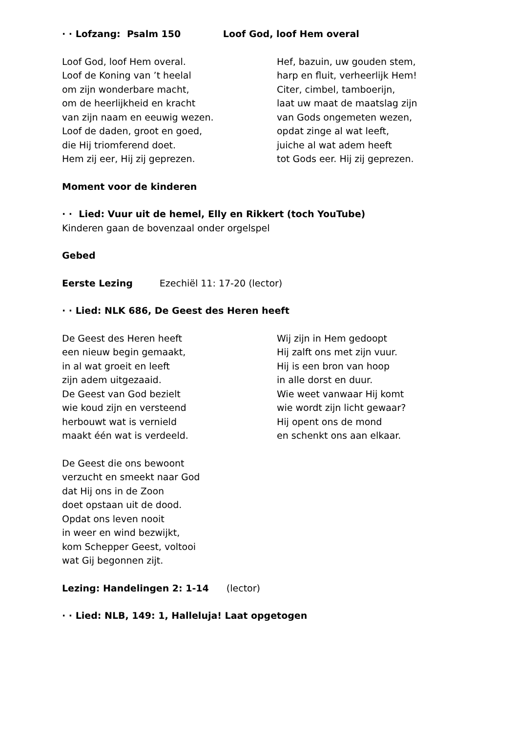· · Lofzang: Psalm 150 Loof God, loof Hem overal
Loof God, loof Hem overal.
Loof de Koning van ’t heelal
om zijn wonderbare macht,
om de heerlijkheid en kracht
van zijn naam en eeuwig wezen.
Loof de daden, groot en goed,
die Hij triomferend doet.
Hem zij eer, Hij zij geprezen.
Hef, bazuin, uw gouden stem,
harp en fluit, verheerlijk Hem!
Citer, cimbel, tamboerijn,
laat uw maat de maatslag zijn
van Gods ongemeten wezen,
opdat zinge al wat leeft,
juiche al wat adem heeft
tot Gods eer. Hij zij geprezen.
Moment voor de kinderen
· · Lied: Vuur uit de hemel, Elly en Rikkert (toch YouTube)
Kinderen gaan de bovenzaal onder orgelspel
Gebed
Eerste Lezing Ezechiël 11: 17-20 (lector)
· · Lied: NLK 686, De Geest des Heren heeft
De Geest des Heren heeft
een nieuw begin gemaakt,
in al wat groeit en leeft
zijn adem uitgezaaid.
De Geest van God bezielt
wie koud zijn en versteend
herbouwt wat is vernield
maakt één wat is verdeeld.
Wij zijn in Hem gedoopt
Hij zalft ons met zijn vuur.
Hij is een bron van hoop
in alle dorst en duur.
Wie weet vanwaar Hij komt
wie wordt zijn licht gewaar?
Hij opent ons de mond
en schenkt ons aan elkaar.
De Geest die ons bewoont
verzucht en smeekt naar God
dat Hij ons in de Zoon
doet opstaan uit de dood.
Opdat ons leven nooit
in weer en wind bezwijkt,
kom Schepper Geest, voltooi
wat Gij begonnen zijt.
Lezing: Handelingen 2: 1-14 (lector)
· · Lied: NLB, 149: 1, Halleluja! Laat opgetogen